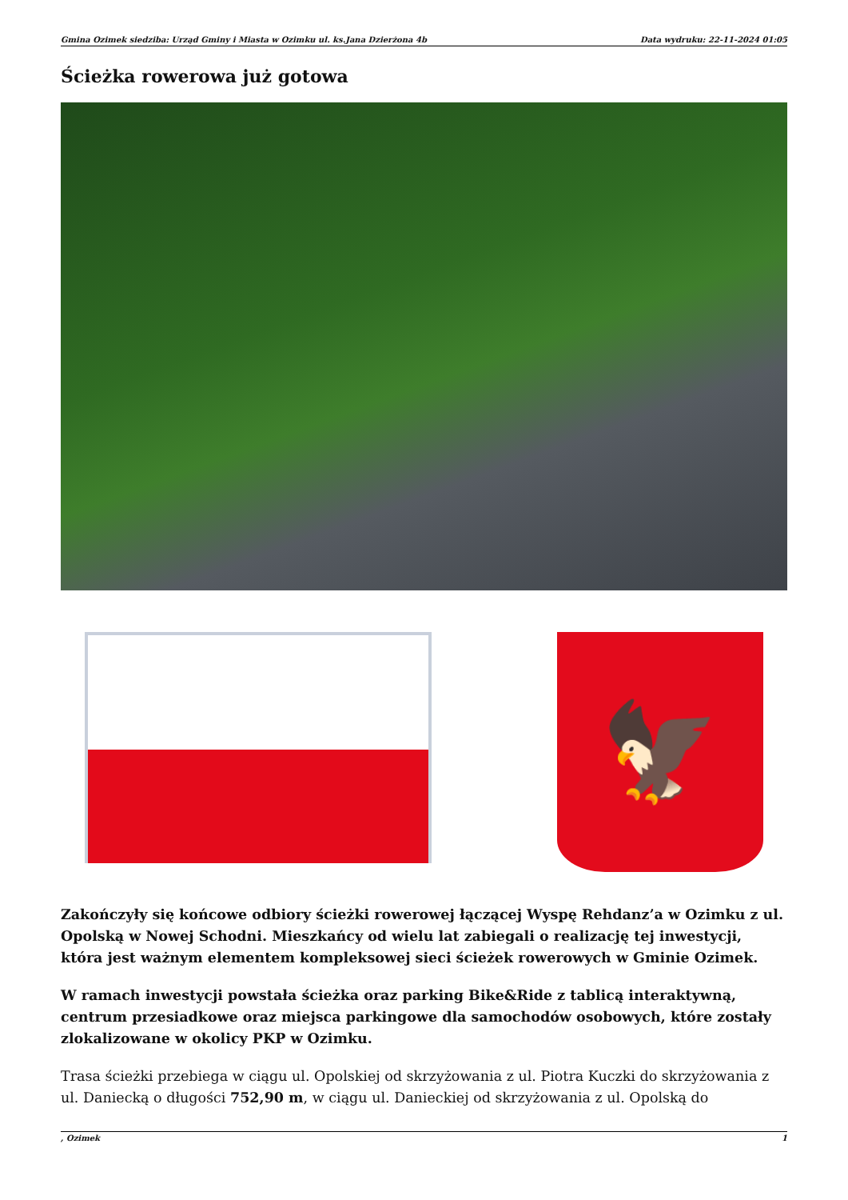Gmina Ozimek siedziba: Urząd Gminy i Miasta w Ozimku ul. ks.Jana Dzierżona 4b Data wydruku: 22-11-2024 01:05
Ścieżka rowerowa już gotowa
🦅
Zakończyły się końcowe odbiory ścieżki rowerowej łączącej Wyspę Rehdanz’a w Ozimku z ul. Opolską w Nowej Schodni. Mieszkańcy od wielu lat zabiegali o realizację tej inwestycji, która jest ważnym elementem kompleksowej sieci ścieżek rowerowych w Gminie Ozimek.
W ramach inwestycji powstała ścieżka oraz parking Bike&Ride z tablicą interaktywną, centrum przesiadkowe oraz miejsca parkingowe dla samochodów osobowych, które zostały zlokalizowane w okolicy PKP w Ozimku.
Trasa ścieżki przebiega w ciągu ul. Opolskiej od skrzyżowania z ul. Piotra Kuczki do skrzyżowania z ul. Daniecką o długości 752,90 m, w ciągu ul. Danieckiej od skrzyżowania z ul. Opolską do
, Ozimek 1